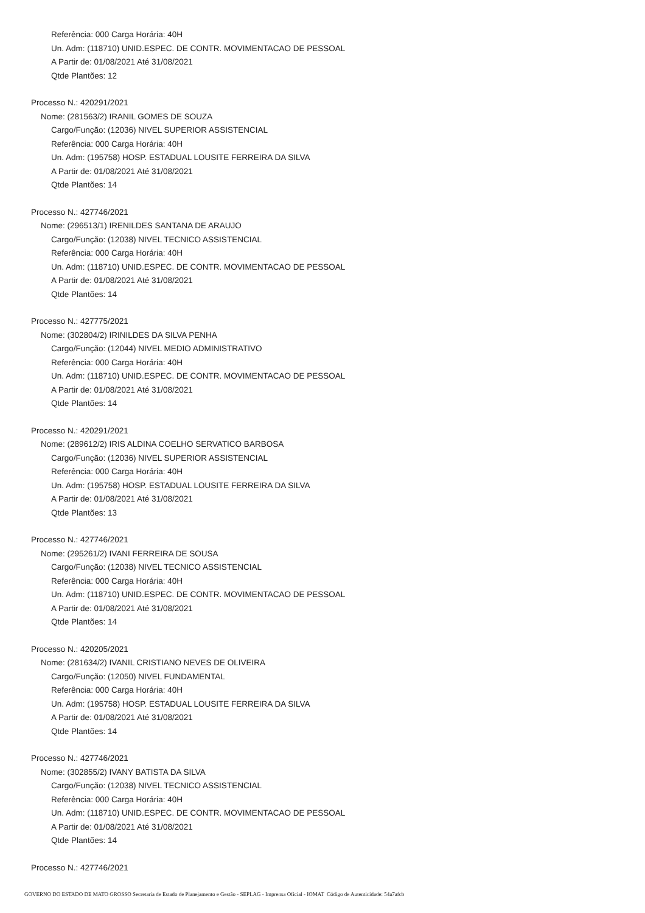Referência: 000 Carga Horária: 40H
Un. Adm: (118710) UNID.ESPEC. DE CONTR. MOVIMENTACAO DE PESSOAL
A Partir de: 01/08/2021 Até 31/08/2021
Qtde Plantões: 12
Processo N.: 420291/2021
Nome: (281563/2) IRANIL GOMES DE SOUZA
Cargo/Função: (12036) NIVEL SUPERIOR ASSISTENCIAL
Referência: 000 Carga Horária: 40H
Un. Adm: (195758) HOSP. ESTADUAL LOUSITE FERREIRA DA SILVA
A Partir de: 01/08/2021 Até 31/08/2021
Qtde Plantões: 14
Processo N.: 427746/2021
Nome: (296513/1) IRENILDES SANTANA DE ARAUJO
Cargo/Função: (12038) NIVEL TECNICO ASSISTENCIAL
Referência: 000 Carga Horária: 40H
Un. Adm: (118710) UNID.ESPEC. DE CONTR. MOVIMENTACAO DE PESSOAL
A Partir de: 01/08/2021 Até 31/08/2021
Qtde Plantões: 14
Processo N.: 427775/2021
Nome: (302804/2) IRINILDES DA SILVA PENHA
Cargo/Função: (12044) NIVEL MEDIO ADMINISTRATIVO
Referência: 000 Carga Horária: 40H
Un. Adm: (118710) UNID.ESPEC. DE CONTR. MOVIMENTACAO DE PESSOAL
A Partir de: 01/08/2021 Até 31/08/2021
Qtde Plantões: 14
Processo N.: 420291/2021
Nome: (289612/2) IRIS ALDINA COELHO SERVATICO BARBOSA
Cargo/Função: (12036) NIVEL SUPERIOR ASSISTENCIAL
Referência: 000 Carga Horária: 40H
Un. Adm: (195758) HOSP. ESTADUAL LOUSITE FERREIRA DA SILVA
A Partir de: 01/08/2021 Até 31/08/2021
Qtde Plantões: 13
Processo N.: 427746/2021
Nome: (295261/2) IVANI FERREIRA DE SOUSA
Cargo/Função: (12038) NIVEL TECNICO ASSISTENCIAL
Referência: 000 Carga Horária: 40H
Un. Adm: (118710) UNID.ESPEC. DE CONTR. MOVIMENTACAO DE PESSOAL
A Partir de: 01/08/2021 Até 31/08/2021
Qtde Plantões: 14
Processo N.: 420205/2021
Nome: (281634/2) IVANIL CRISTIANO NEVES DE OLIVEIRA
Cargo/Função: (12050) NIVEL FUNDAMENTAL
Referência: 000 Carga Horária: 40H
Un. Adm: (195758) HOSP. ESTADUAL LOUSITE FERREIRA DA SILVA
A Partir de: 01/08/2021 Até 31/08/2021
Qtde Plantões: 14
Processo N.: 427746/2021
Nome: (302855/2) IVANY BATISTA DA SILVA
Cargo/Função: (12038) NIVEL TECNICO ASSISTENCIAL
Referência: 000 Carga Horária: 40H
Un. Adm: (118710) UNID.ESPEC. DE CONTR. MOVIMENTACAO DE PESSOAL
A Partir de: 01/08/2021 Até 31/08/2021
Qtde Plantões: 14
Processo N.: 427746/2021
GOVERNO DO ESTADO DE MATO GROSSO Secretaria de Estado de Planejamento e Gestão - SEPLAG - Imprensa Oficial - IOMAT Código de Autenticidade: 54a7afcb